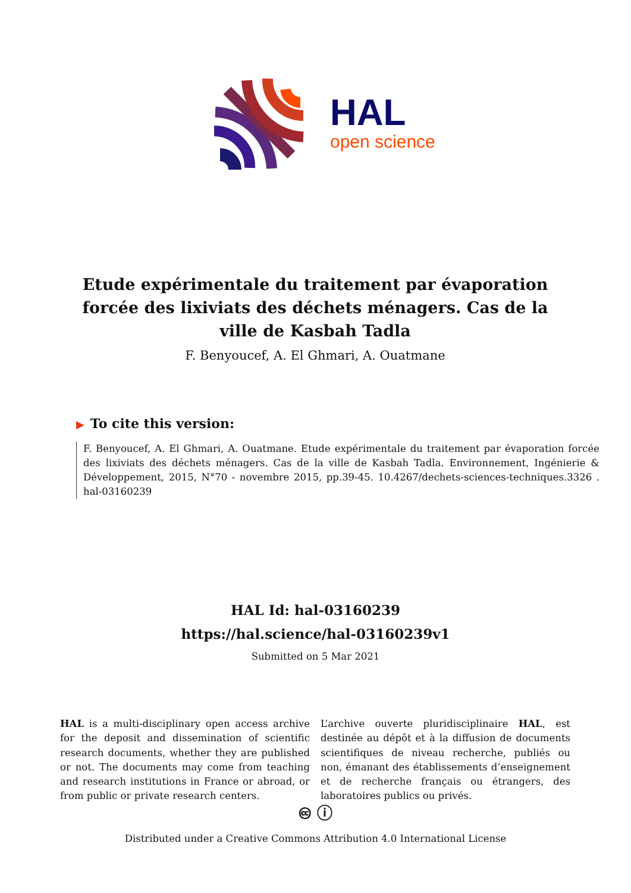HAL
open science
Etude expérimentale du traitement par évaporation forcée des lixiviats des déchets ménagers. Cas de la ville de Kasbah Tadla
F. Benyoucef, A. El Ghmari, A. Ouatmane
▶ To cite this version:
F. Benyoucef, A. El Ghmari, A. Ouatmane. Etude expérimentale du traitement par évaporation forcée des lixiviats des déchets ménagers. Cas de la ville de Kasbah Tadla. Environnement, Ingénierie & Développement, 2015, N°70 - novembre 2015, pp.39-45. 10.4267/dechets-sciences-techniques.3326 . hal-03160239
HAL Id: hal-03160239
https://hal.science/hal-03160239v1
Submitted on 5 Mar 2021
HAL is a multi-disciplinary open access archive for the deposit and dissemination of scientific research documents, whether they are published or not. The documents may come from teaching and research institutions in France or abroad, or from public or private research centers.
L’archive ouverte pluridisciplinaire HAL, est destinée au dépôt et à la diffusion de documents scientifiques de niveau recherche, publiés ou non, émanant des établissements d’enseignement et de recherche français ou étrangers, des laboratoires publics ou privés.
🅭 ⓘ
Distributed under a Creative Commons Attribution 4.0 International License